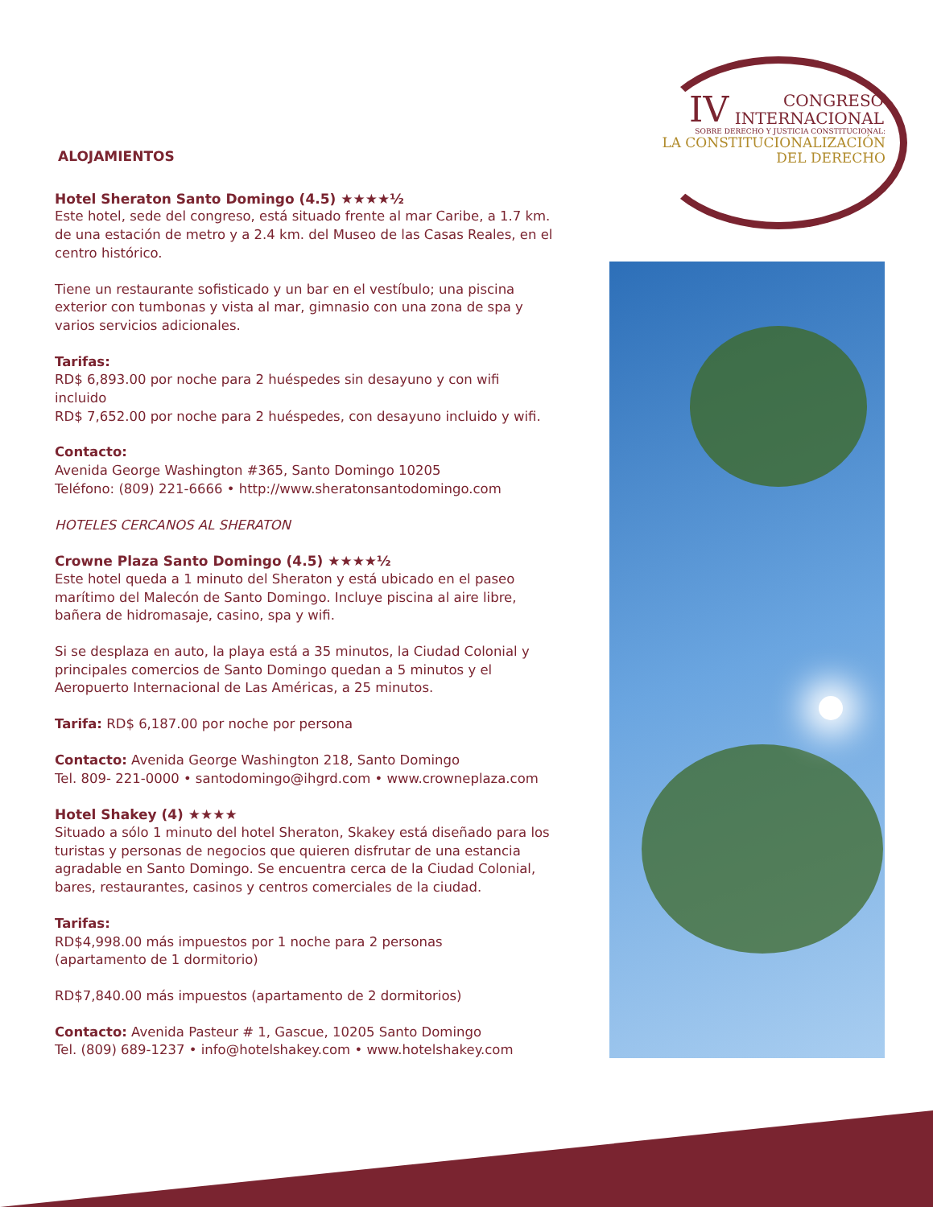ALOJAMIENTOS
Hotel Sheraton Santo Domingo (4.5) ★★★★½
Este hotel, sede del congreso, está situado frente al mar Caribe, a 1.7 km. de una estación de metro y a 2.4 km. del Museo de las Casas Reales, en el centro histórico.
Tiene un restaurante sofisticado y un bar en el vestíbulo; una piscina exterior con tumbonas y vista al mar, gimnasio con una zona de spa y varios servicios adicionales.
Tarifas:
RD$ 6,893.00 por noche para 2 huéspedes sin desayuno y con wifi incluido
RD$ 7,652.00 por noche para 2 huéspedes, con desayuno incluido y wifi.
Contacto:
Avenida George Washington #365, Santo Domingo 10205
Teléfono: (809) 221-6666 • http://www.sheratonsantodomingo.com
HOTELES CERCANOS AL SHERATON
Crowne Plaza Santo Domingo (4.5) ★★★★½
Este hotel queda a 1 minuto del Sheraton y está ubicado en el paseo marítimo del Malecón de Santo Domingo. Incluye piscina al aire libre, bañera de hidromasaje, casino, spa y wifi.
Si se desplaza en auto, la playa está a 35 minutos, la Ciudad Colonial y principales comercios de Santo Domingo quedan a 5 minutos y el Aeropuerto Internacional de Las Américas, a 25 minutos.
Tarifa: RD$ 6,187.00 por noche por persona
Contacto: Avenida George Washington 218, Santo Domingo
Tel. 809- 221-0000 • santodomingo@ihgrd.com • www.crowneplaza.com
Hotel Shakey (4) ★★★★
Situado a sólo 1 minuto del hotel Sheraton, Skakey está diseñado para los turistas y personas de negocios que quieren disfrutar de una estancia agradable en Santo Domingo. Se encuentra cerca de la Ciudad Colonial, bares, restaurantes, casinos y centros comerciales de la ciudad.
Tarifas:
RD$4,998.00 más impuestos por 1 noche para 2 personas
(apartamento de 1 dormitorio)
RD$7,840.00 más impuestos (apartamento de 2 dormitorios)
Contacto: Avenida Pasteur # 1, Gascue, 10205 Santo Domingo
Tel. (809) 689-1237 • info@hotelshakey.com • www.hotelshakey.com
IV CONGRESO
INTERNACIONAL
SOBRE DERECHO Y JUSTICIA CONSTITUCIONAL:
LA CONSTITUCIONALIZACIÓN
DEL DERECHO